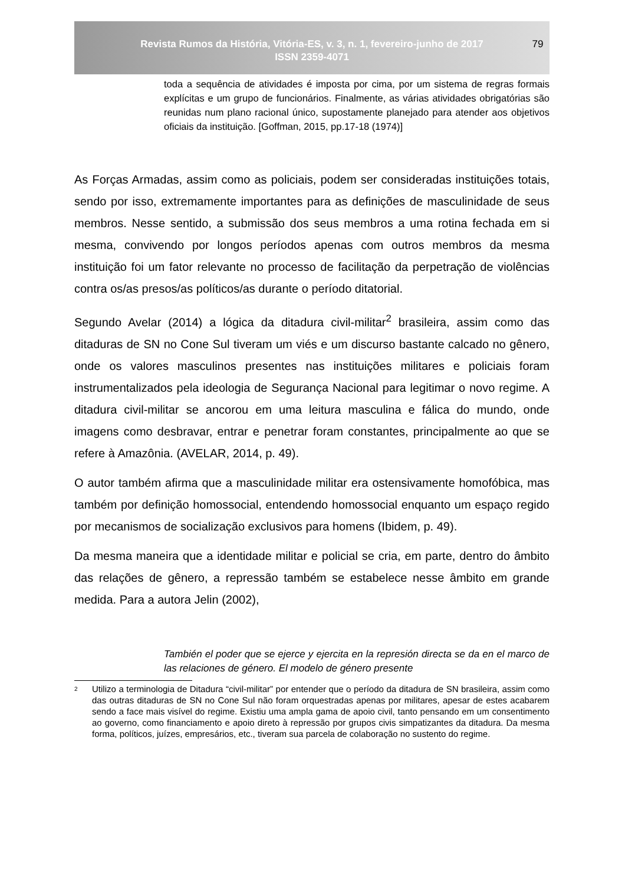Revista Rumos da História, Vitória-ES, v. 3, n. 1, fevereiro-junho de 2017
ISSN 2359-4071
79
toda a sequência de atividades é imposta por cima, por um sistema de regras formais explícitas e um grupo de funcionários. Finalmente, as várias atividades obrigatórias são reunidas num plano racional único, supostamente planejado para atender aos objetivos oficiais da instituição. [Goffman, 2015, pp.17-18 (1974)]
As Forças Armadas, assim como as policiais, podem ser consideradas instituições totais, sendo por isso, extremamente importantes para as definições de masculinidade de seus membros. Nesse sentido, a submissão dos seus membros a uma rotina fechada em si mesma, convivendo por longos períodos apenas com outros membros da mesma instituição foi um fator relevante no processo de facilitação da perpetração de violências contra os/as presos/as políticos/as durante o período ditatorial.
Segundo Avelar (2014) a lógica da ditadura civil-militar<sup>2</sup> brasileira, assim como das ditaduras de SN no Cone Sul tiveram um viés e um discurso bastante calcado no gênero, onde os valores masculinos presentes nas instituições militares e policiais foram instrumentalizados pela ideologia de Segurança Nacional para legitimar o novo regime. A ditadura civil-militar se ancorou em uma leitura masculina e fálica do mundo, onde imagens como desbravar, entrar e penetrar foram constantes, principalmente ao que se refere à Amazônia. (AVELAR, 2014, p. 49).
O autor também afirma que a masculinidade militar era ostensivamente homofóbica, mas também por definição homossocial, entendendo homossocial enquanto um espaço regido por mecanismos de socialização exclusivos para homens (Ibidem, p. 49).
Da mesma maneira que a identidade militar e policial se cria, em parte, dentro do âmbito das relações de gênero, a repressão também se estabelece nesse âmbito em grande medida. Para a autora Jelin (2002),
También el poder que se ejerce y ejercita en la represión directa se da en el marco de las relaciones de género. El modelo de género presente
2 Utilizo a terminologia de Ditadura “civil-militar” por entender que o período da ditadura de SN brasileira, assim como das outras ditaduras de SN no Cone Sul não foram orquestradas apenas por militares, apesar de estes acabarem sendo a face mais visível do regime. Existiu uma ampla gama de apoio civil, tanto pensando em um consentimento ao governo, como financiamento e apoio direto à repressão por grupos civis simpatizantes da ditadura. Da mesma forma, políticos, juízes, empresários, etc., tiveram sua parcela de colaboração no sustento do regime.